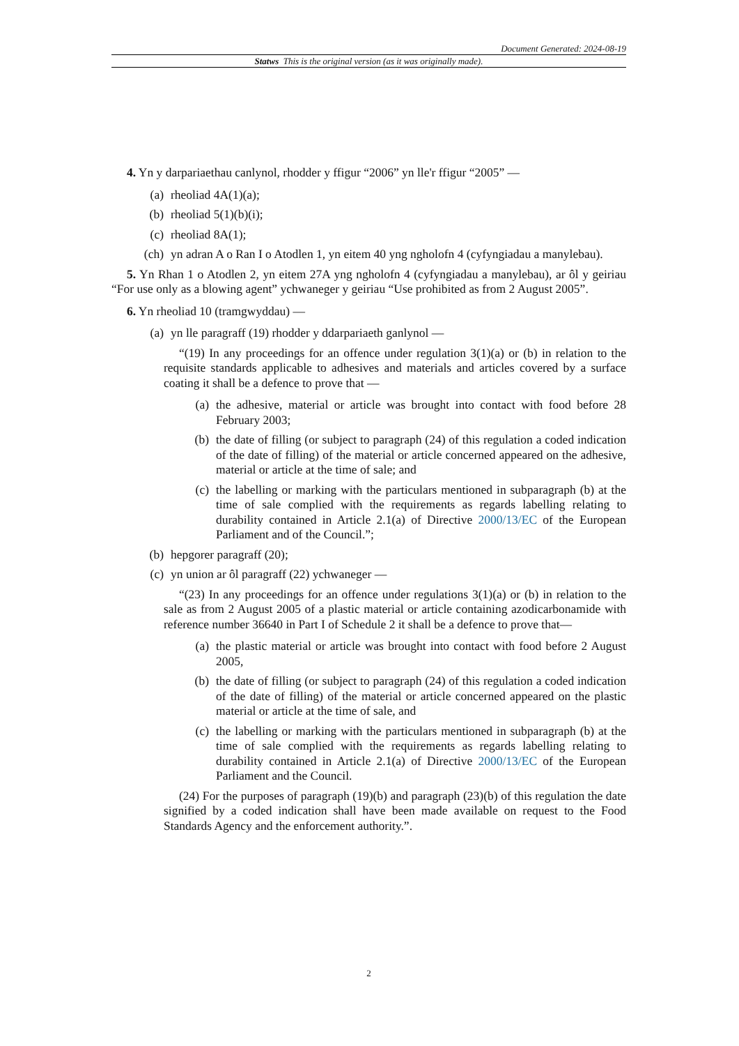Document Generated: 2024-08-19
Statws This is the original version (as it was originally made).
4. Yn y darpariaethau canlynol, rhodder y ffigur “2006” yn lle'r ffigur “2005” —
(a) rheoliad 4A(1)(a);
(b) rheoliad 5(1)(b)(i);
(c) rheoliad 8A(1);
(ch) yn adran A o Ran I o Atodlen 1, yn eitem 40 yng ngholofn 4 (cyfyngiadau a manylebau).
5. Yn Rhan 1 o Atodlen 2, yn eitem 27A yng ngholofn 4 (cyfyngiadau a manylebau), ar ôl y geiriau “For use only as a blowing agent” ychwaneger y geiriau “Use prohibited as from 2 August 2005”.
6. Yn rheoliad 10 (tramgwyddau) —
(a) yn lle paragraff (19) rhodder y ddarpariaeth ganlynol —
“(19) In any proceedings for an offence under regulation 3(1)(a) or (b) in relation to the requisite standards applicable to adhesives and materials and articles covered by a surface coating it shall be a defence to prove that —
(a) the adhesive, material or article was brought into contact with food before 28 February 2003;
(b) the date of filling (or subject to paragraph (24) of this regulation a coded indication of the date of filling) of the material or article concerned appeared on the adhesive, material or article at the time of sale; and
(c) the labelling or marking with the particulars mentioned in subparagraph (b) at the time of sale complied with the requirements as regards labelling relating to durability contained in Article 2.1(a) of Directive 2000/13/EC of the European Parliament and of the Council.”;
(b) hepgorer paragraff (20);
(c) yn union ar ôl paragraff (22) ychwaneger —
“(23) In any proceedings for an offence under regulations 3(1)(a) or (b) in relation to the sale as from 2 August 2005 of a plastic material or article containing azodicarbonamide with reference number 36640 in Part I of Schedule 2 it shall be a defence to prove that—
(a) the plastic material or article was brought into contact with food before 2 August 2005,
(b) the date of filling (or subject to paragraph (24) of this regulation a coded indication of the date of filling) of the material or article concerned appeared on the plastic material or article at the time of sale, and
(c) the labelling or marking with the particulars mentioned in subparagraph (b) at the time of sale complied with the requirements as regards labelling relating to durability contained in Article 2.1(a) of Directive 2000/13/EC of the European Parliament and the Council.
(24) For the purposes of paragraph (19)(b) and paragraph (23)(b) of this regulation the date signified by a coded indication shall have been made available on request to the Food Standards Agency and the enforcement authority.”.
2